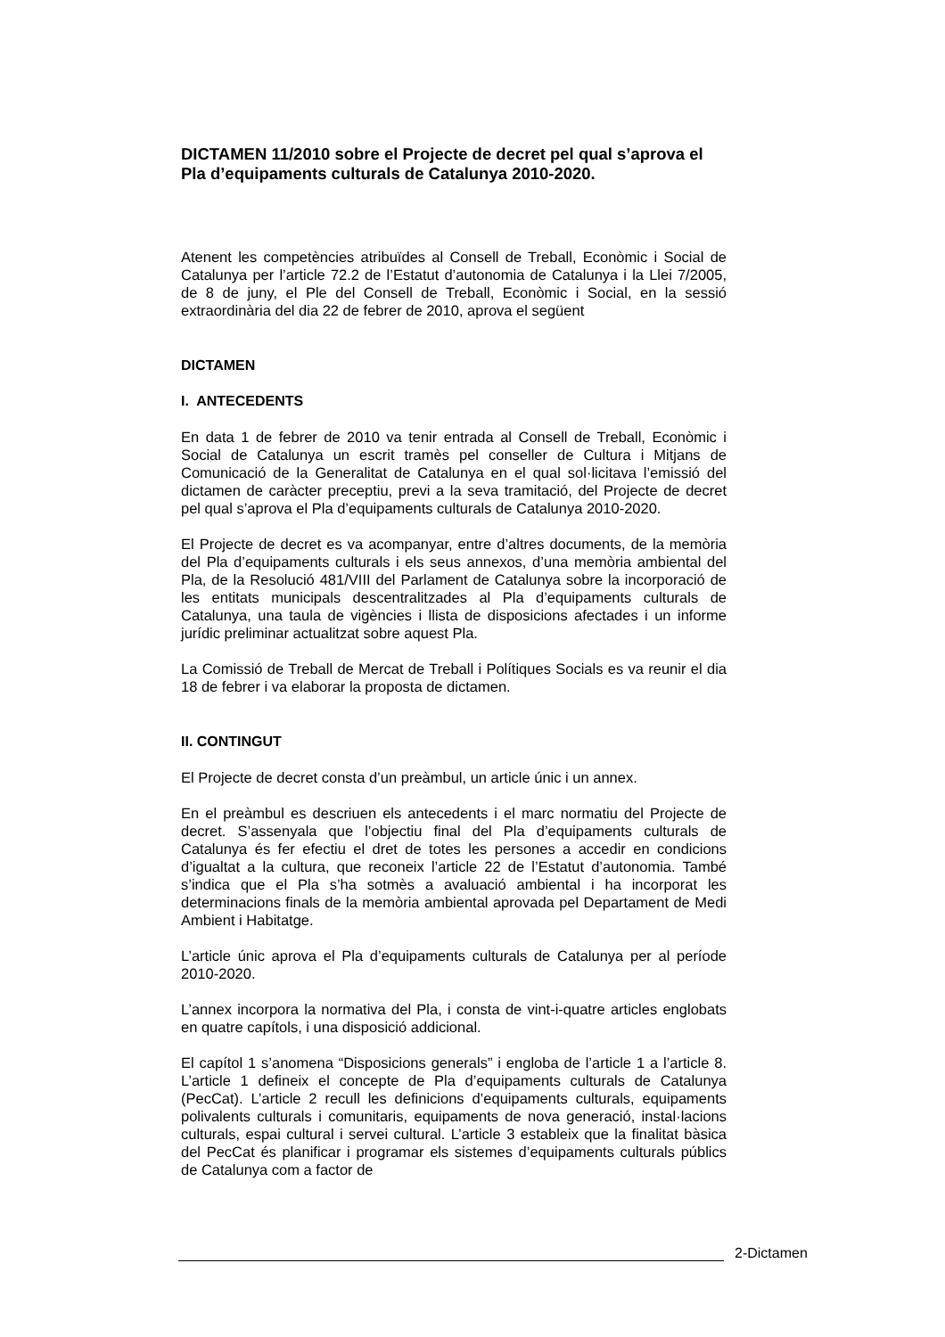DICTAMEN 11/2010 sobre el Projecte de decret pel qual s’aprova el Pla d’equipaments culturals de Catalunya 2010-2020.
Atenent les competències atribuïdes al Consell de Treball, Econòmic i Social de Catalunya per l’article 72.2 de l’Estatut d’autonomia de Catalunya i la Llei 7/2005, de 8 de juny, el Ple del Consell de Treball, Econòmic i Social, en la sessió extraordinària del dia 22 de febrer de 2010, aprova el següent
DICTAMEN
I. ANTECEDENTS
En data 1 de febrer de 2010 va tenir entrada al Consell de Treball, Econòmic i Social de Catalunya un escrit tramès pel conseller de Cultura i Mitjans de Comunicació de la Generalitat de Catalunya en el qual sol·licitava l’emissió del dictamen de caràcter preceptiu, previ a la seva tramitació, del Projecte de decret pel qual s’aprova el Pla d’equipaments culturals de Catalunya 2010-2020.
El Projecte de decret es va acompanyar, entre d’altres documents, de la memòria del Pla d’equipaments culturals i els seus annexos, d’una memòria ambiental del Pla, de la Resolució 481/VIII del Parlament de Catalunya sobre la incorporació de les entitats municipals descentralitzades al Pla d’equipaments culturals de Catalunya, una taula de vigències i llista de disposicions afectades i un informe jurídic preliminar actualitzat sobre aquest Pla.
La Comissió de Treball de Mercat de Treball i Polítiques Socials es va reunir el dia 18 de febrer i va elaborar la proposta de dictamen.
II. CONTINGUT
El Projecte de decret consta d’un preàmbul, un article únic i un annex.
En el preàmbul es descriuen els antecedents i el marc normatiu del Projecte de decret. S’assenyala que l’objectiu final del Pla d’equipaments culturals de Catalunya és fer efectiu el dret de totes les persones a accedir en condicions d’igualtat a la cultura, que reconeix l’article 22 de l’Estatut d’autonomia. També s’indica que el Pla s’ha sotmès a avaluació ambiental i ha incorporat les determinacions finals de la memòria ambiental aprovada pel Departament de Medi Ambient i Habitatge.
L’article únic aprova el Pla d’equipaments culturals de Catalunya per al període 2010-2020.
L’annex incorpora la normativa del Pla, i consta de vint-i-quatre articles englobats en quatre capítols, i una disposició addicional.
El capítol 1 s’anomena “Disposicions generals” i engloba de l’article 1 a l’article 8. L’article 1 defineix el concepte de Pla d’equipaments culturals de Catalunya (PecCat). L’article 2 recull les definicions d’equipaments culturals, equipaments polivalents culturals i comunitaris, equipaments de nova generació, instal·lacions culturals, espai cultural i servei cultural. L’article 3 estableix que la finalitat bàsica del PecCat és planificar i programar els sistemes d’equipaments culturals públics de Catalunya com a factor de
2-Dictamen